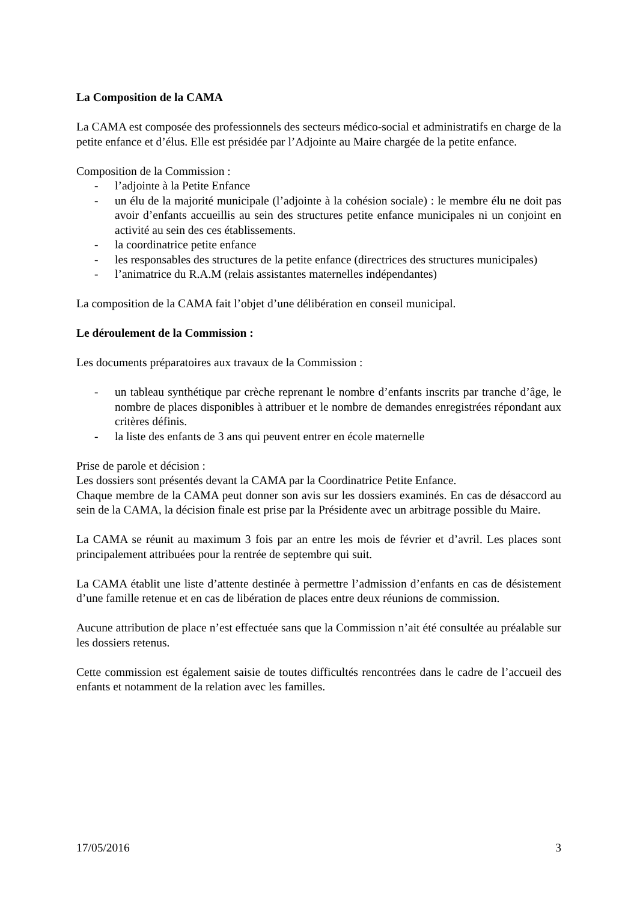La Composition de la CAMA
La CAMA est composée des professionnels des secteurs médico-social et administratifs en charge de la petite enfance et d’élus. Elle est présidée par l’Adjointe au Maire chargée de la petite enfance.
Composition de la Commission :
- l’adjointe à la Petite Enfance
- un élu de la majorité municipale (l’adjointe à la cohésion sociale) : le membre élu ne doit pas avoir d’enfants accueillis au sein des structures petite enfance municipales ni un conjoint en activité au sein des ces établissements.
- la coordinatrice petite enfance
- les responsables des structures de la petite enfance (directrices des structures municipales)
- l’animatrice du R.A.M (relais assistantes maternelles indépendantes)
La composition de la CAMA fait l’objet d’une délibération en conseil municipal.
Le déroulement de la Commission :
Les documents préparatoires aux travaux de la Commission :
- un tableau synthétique par crèche reprenant le nombre d’enfants inscrits par tranche d’âge, le nombre de places disponibles à attribuer et le nombre de demandes enregistrées répondant aux critères définis.
- la liste des enfants de 3 ans qui peuvent entrer en école maternelle
Prise de parole et décision :
Les dossiers sont présentés devant la CAMA par la Coordinatrice Petite Enfance.
Chaque membre de la CAMA peut donner son avis sur les dossiers examinés. En cas de désaccord au sein de la CAMA, la décision finale est prise par la Présidente avec un arbitrage possible du Maire.
La CAMA se réunit au maximum 3 fois par an entre les mois de février et d’avril. Les places sont principalement attribuées pour la rentrée de septembre qui suit.
La CAMA établit une liste d’attente destinée à permettre l’admission d’enfants en cas de désistement d’une famille retenue et en cas de libération de places entre deux réunions de commission.
Aucune attribution de place n’est effectuée sans que la Commission n’ait été consultée au préalable sur les dossiers retenus.
Cette commission est également saisie de toutes difficultés rencontrées dans le cadre de l’accueil des enfants et notamment de la relation avec les familles.
17/05/2016 3